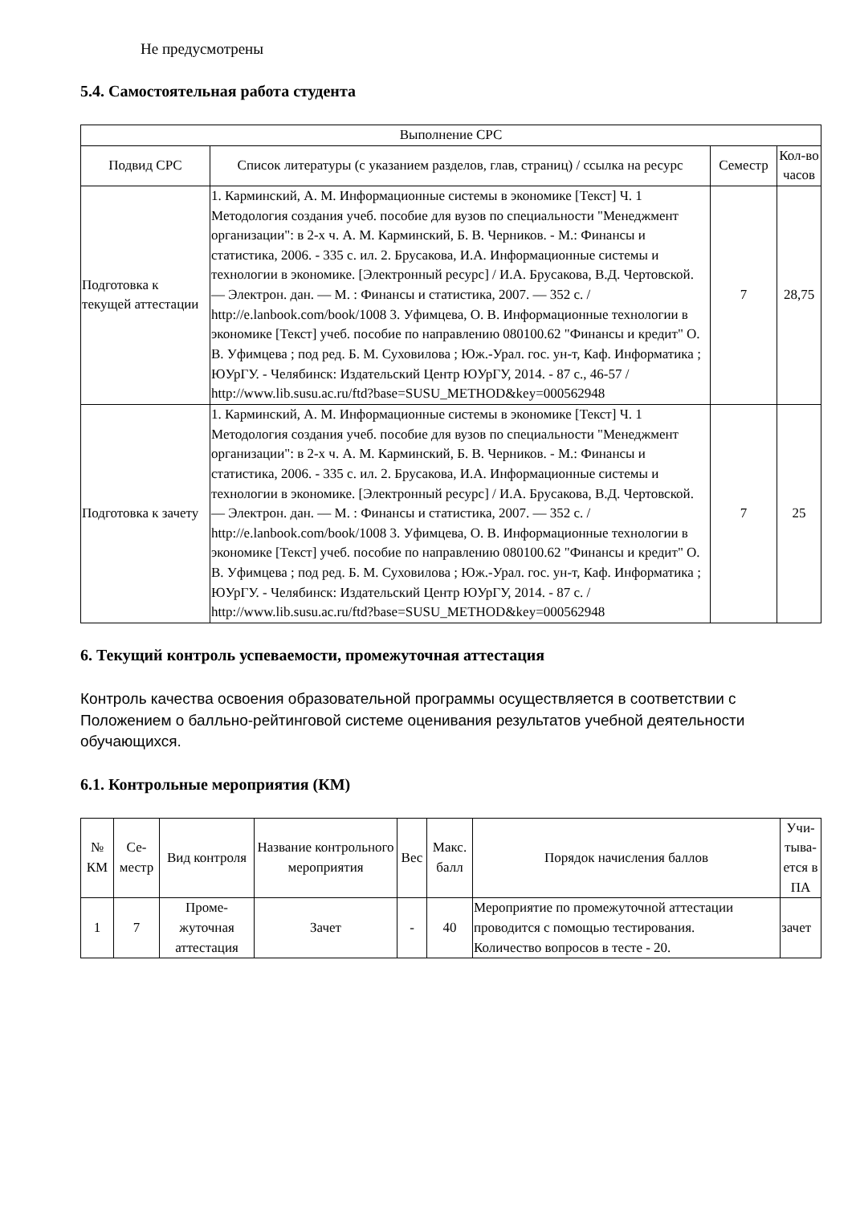Не предусмотрены
5.4. Самостоятельная работа студента
| Выполнение СРС | | | |
| --- | --- | --- | --- |
| Подвид СРС | Список литературы (с указанием разделов, глав, страниц) / ссылка на ресурс | Семестр | Кол-во часов |
| Подготовка к текущей аттестации | 1. Карминский, А. М. Информационные системы в экономике [Текст] Ч. 1 Методология создания учеб. пособие для вузов по специальности "Менеджмент организации": в 2-х ч. А. М. Карминский, Б. В. Черников. - М.: Финансы и статистика, 2006. - 335 с. ил. 2. Брусакова, И.А. Информационные системы и технологии в экономике. [Электронный ресурс] / И.А. Брусакова, В.Д. Чертовской. — Электрон. дан. — М. : Финансы и статистика, 2007. — 352 с. / http://e.lanbook.com/book/1008 3. Уфимцева, О. В. Информационные технологии в экономике [Текст] учеб. пособие по направлению 080100.62 "Финансы и кредит" О. В. Уфимцева ; под ред. Б. М. Суховилова ; Юж.-Урал. гос. ун-т, Каф. Информатика ; ЮУрГУ. - Челябинск: Издательский Центр ЮУрГУ, 2014. - 87 с., 46-57 / http://www.lib.susu.ac.ru/ftd?base=SUSU_METHOD&key=000562948 | 7 | 28,75 |
| Подготовка к зачету | 1. Карминский, А. М. Информационные системы в экономике [Текст] Ч. 1 Методология создания учеб. пособие для вузов по специальности "Менеджмент организации": в 2-х ч. А. М. Карминский, Б. В. Черников. - М.: Финансы и статистика, 2006. - 335 с. ил. 2. Брусакова, И.А. Информационные системы и технологии в экономике. [Электронный ресурс] / И.А. Брусакова, В.Д. Чертовской. — Электрон. дан. — М. : Финансы и статистика, 2007. — 352 с. / http://e.lanbook.com/book/1008 3. Уфимцева, О. В. Информационные технологии в экономике [Текст] учеб. пособие по направлению 080100.62 "Финансы и кредит" О. В. Уфимцева ; под ред. Б. М. Суховилова ; Юж.-Урал. гос. ун-т, Каф. Информатика ; ЮУрГУ. - Челябинск: Издательский Центр ЮУрГУ, 2014. - 87 с. / http://www.lib.susu.ac.ru/ftd?base=SUSU_METHOD&key=000562948 | 7 | 25 |
6. Текущий контроль успеваемости, промежуточная аттестация
Контроль качества освоения образовательной программы осуществляется в соответствии с Положением о балльно-рейтинговой системе оценивания результатов учебной деятельности обучающихся.
6.1. Контрольные мероприятия (КМ)
| № КМ | Се-местр | Вид контроля | Название контрольного мероприятия | Вес | Макс. балл | Порядок начисления баллов | Учи-тыва-ется в ПА |
| --- | --- | --- | --- | --- | --- | --- | --- |
| 1 | 7 | Проме-жуточная аттестация | Зачет | - | 40 | Мероприятие по промежуточной аттестации проводится с помощью тестирования. Количество вопросов в тесте - 20. | зачет |